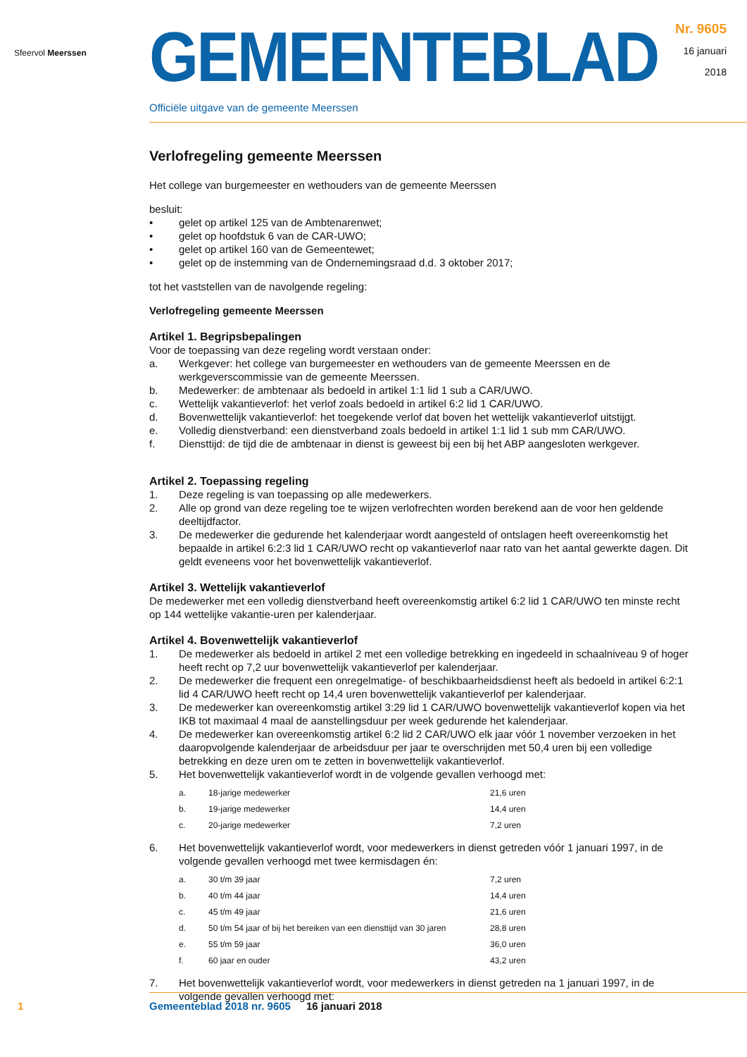Sfeervol Meerssen
GEMEENTEBLAD
Officiële uitgave van de gemeente Meerssen
Nr. 9605
16 januari
2018
Verlofregeling gemeente Meerssen
Het college van burgemeester en wethouders van de gemeente Meerssen
besluit:
• gelet op artikel 125 van de Ambtenarenwet;
• gelet op hoofdstuk 6 van de CAR-UWO;
• gelet op artikel 160 van de Gemeentewet;
• gelet op de instemming van de Ondernemingsraad d.d. 3 oktober 2017;
tot het vaststellen van de navolgende regeling:
Verlofregeling gemeente Meerssen
Artikel 1. Begripsbepalingen
Voor de toepassing van deze regeling wordt verstaan onder:
a. Werkgever: het college van burgemeester en wethouders van de gemeente Meerssen en de werkgeverscommissie van de gemeente Meerssen.
b. Medewerker: de ambtenaar als bedoeld in artikel 1:1 lid 1 sub a CAR/UWO.
c. Wettelijk vakantieverlof: het verlof zoals bedoeld in artikel 6:2 lid 1 CAR/UWO.
d. Bovenwettelijk vakantieverlof: het toegekende verlof dat boven het wettelijk vakantieverlof uitstijgt.
e. Volledig dienstverband: een dienstverband zoals bedoeld in artikel 1:1 lid 1 sub mm CAR/UWO.
f. Diensttijd: de tijd die de ambtenaar in dienst is geweest bij een bij het ABP aangesloten werkgever.
Artikel 2. Toepassing regeling
1. Deze regeling is van toepassing op alle medewerkers.
2. Alle op grond van deze regeling toe te wijzen verlofrechten worden berekend aan de voor hen geldende deeltijdfactor.
3. De medewerker die gedurende het kalenderjaar wordt aangesteld of ontslagen heeft overeenkomstig het bepaalde in artikel 6:2:3 lid 1 CAR/UWO recht op vakantieverlof naar rato van het aantal gewerkte dagen. Dit geldt eveneens voor het bovenwettelijk vakantieverlof.
Artikel 3. Wettelijk vakantieverlof
De medewerker met een volledig dienstverband heeft overeenkomstig artikel 6:2 lid 1 CAR/UWO ten minste recht op 144 wettelijke vakantie-uren per kalenderjaar.
Artikel 4. Bovenwettelijk vakantieverlof
1. De medewerker als bedoeld in artikel 2 met een volledige betrekking en ingedeeld in schaalniveau 9 of hoger heeft recht op 7,2 uur bovenwettelijk vakantieverlof per kalenderjaar.
2. De medewerker die frequent een onregelmatige- of beschikbaarheidsdienst heeft als bedoeld in artikel 6:2:1 lid 4 CAR/UWO heeft recht op 14,4 uren bovenwettelijk vakantieverlof per kalenderjaar.
3. De medewerker kan overeenkomstig artikel 3:29 lid 1 CAR/UWO bovenwettelijk vakantieverlof kopen via het IKB tot maximaal 4 maal de aanstellingsduur per week gedurende het kalenderjaar.
4. De medewerker kan overeenkomstig artikel 6:2 lid 2 CAR/UWO elk jaar vóór 1 november verzoeken in het daaropvolgende kalenderjaar de arbeidsduur per jaar te overschrijden met 50,4 uren bij een volledige betrekking en deze uren om te zetten in bovenwettelijk vakantieverlof.
5. Het bovenwettelijk vakantieverlof wordt in de volgende gevallen verhoogd met:
| a. | 18-jarige medewerker | 21,6 uren |
| b. | 19-jarige medewerker | 14,4 uren |
| c. | 20-jarige medewerker | 7,2 uren |
6. Het bovenwettelijk vakantieverlof wordt, voor medewerkers in dienst getreden vóór 1 januari 1997, in de volgende gevallen verhoogd met twee kermisdagen én:
| a. | 30 t/m 39 jaar | 7,2 uren |
| b. | 40 t/m 44 jaar | 14,4 uren |
| c. | 45 t/m 49 jaar | 21,6 uren |
| d. | 50 t/m 54 jaar of bij het bereiken van een diensttijd van 30 jaren | 28,8 uren |
| e. | 55 t/m 59 jaar | 36,0 uren |
| f. | 60 jaar en ouder | 43,2 uren |
7. Het bovenwettelijk vakantieverlof wordt, voor medewerkers in dienst getreden na 1 januari 1997, in de volgende gevallen verhoogd met:
1 Gemeenteblad 2018 nr. 9605 16 januari 2018